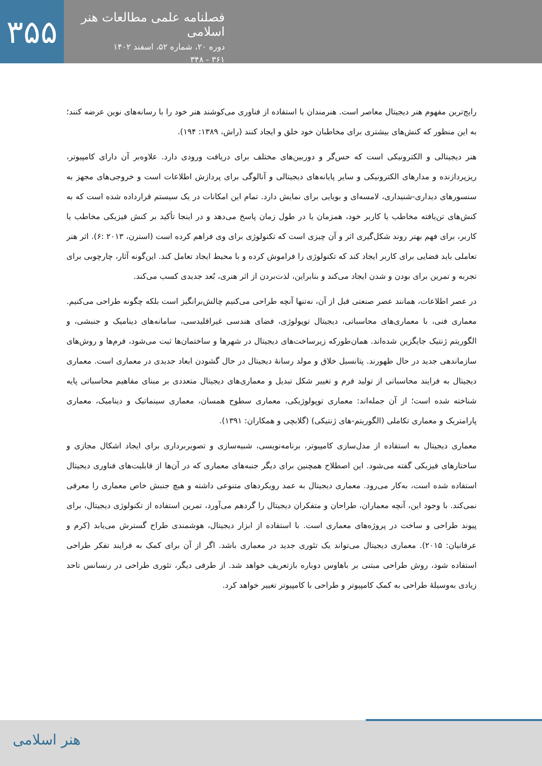۳۵۵
فصلنامه علمی مطالعات هنر اسلامی
دوره ۲۰، شماره ۵۲، اسفند ۱۴۰۲
۳۶۱ - ۳۴۸
رایج‌ترین مفهوم هنر دیجیتال معاصر است. هنرمندان با استفاده از فناوری می‌کوشند هنر خود را با رسانه‌های نوین عرضه کنند؛ به این منظور که کنش‌های بیشتری برای مخاطبان خود خلق و ایجاد کنند (راش، ۱۳۸۹: ۱۹۴).
هنر دیجیتالی و الکترونیکی است که حس‌گر و دوربین‌های مختلف برای دریافت ورودی دارد. علاوه‌بر آن دارای کامپیوتر، ریزپردازنده و مدارهای الکترونیکی و سایر پایانه‌های دیجیتالی و آنالوگی برای پردازش اطلاعات است و خروجی‌های مجهز به سنسورهای دیداری-شنیداری، لامسه‌ای و بویایی برای نمایش دارد. تمام این امکانات در یک سیستم قرارداده شده است که به کنش‌های تن‌یافته مخاطب یا کاربر خود، همزمان یا در طول زمان پاسخ می‌دهد و در اینجا تأکید بر کنش فیزیکی مخاطب یا کاربر، برای فهم بهتر روند شکل‌گیری اثر و آن چیزی است که تکنولوژی برای وی فراهم کرده است (استرن، ۲۰۱۳ :۶). اثر هنر تعاملی باید فضایی برای کاربر ایجاد کند که تکنولوژی را فراموش کرده و با محیط ایجاد تعامل کند. این‌گونه آثار، چارچوبی برای تجربه و تمرین برای بودن و شدن ایجاد می‌کند و بنابراین، لذت‌بردن از اثر هنری، بُعد جدیدی کسب می‌کند.
در عصر اطلاعات، همانند عصر صنعتی قبل از آن، نه‌تنها آنچه طراحی می‌کنیم چالش‌برانگیز است بلکه چگونه طراحی می‌کنیم. معماری فنی، با معماری‌های محاسباتی، دیجیتال توپولوژی، فضای هندسی غیراقلیدسی، سامانه‌های دینامیک و جنبشی، و الگوریتم ژنتیک جایگزین شده‌اند. همان‌طورکه زیرساخت‌های دیجیتال در شهرها و ساختمان‌ها ثبت می‌شود، فرم‌ها و روش‌های سازماندهی جدید در حال ظهورند. پتانسیل خلاق و مولد رسانهٔ دیجیتال در حال گشودن ابعاد جدیدی در معماری است. معماری دیجیتال به فرایند محاسباتی از تولید فرم و تغییر شکل تبدیل و معماری‌های دیجیتال متعددی بر مبنای مفاهیم محاسباتی پایه شناخته شده است؛ از آن جمله‌اند: معماری توپولوژیکی، معماری سطوح همسان، معماری سینماتیک و دینامیک، معماری پارامتریک و معماری تکاملی (الگوریتم-های ژنتیکی) (گلابچی و همکاران: ۱۳۹۱).
معماری دیجیتال به استفاده از مدل‌سازی کامپیوتر، برنامه‌نویسی، شبیه‌سازی و تصویربرداری برای ایجاد اشکال مجازی و ساختارهای فیزیکی گفته می‌شود. این اصطلاح همچنین برای دیگر جنبه‌های معماری که در آن‌ها از قابلیت‌های فناوری دیجیتال استفاده شده است، به‌کار می‌رود. معماری دیجیتال به عمد رویکردهای متنوعی داشته و هیچ جنبش خاص معماری را معرفی نمی‌کند. با وجود این، آنچه معماران، طراحان و متفکران دیجیتال را گردهم می‌آورد، تمرین استفاده از تکنولوژی دیجیتال، برای پیوند طراحی و ساخت در پروژه‌های معماری است. با استفاده از ابزار دیجیتال، هوشمندی طراح گسترش می‌یابد (کرم و عرفانیان: ۲۰۱۵). معماری دیجیتال می‌تواند یک تئوری جدید در معماری باشد. اگر از آن برای کمک به فرایند تفکر طراحی استفاده شود، روش طراحی مبتنی بر باهاوس دوباره بازتعریف خواهد شد. از طرفی دیگر، تئوری طراحی در رنسانس تاحد زیادی به‌وسیلهٔ طراحی به کمک کامپیوتر و طراحی با کامپیوتر تغییر خواهد کرد.
هنر اسلامی